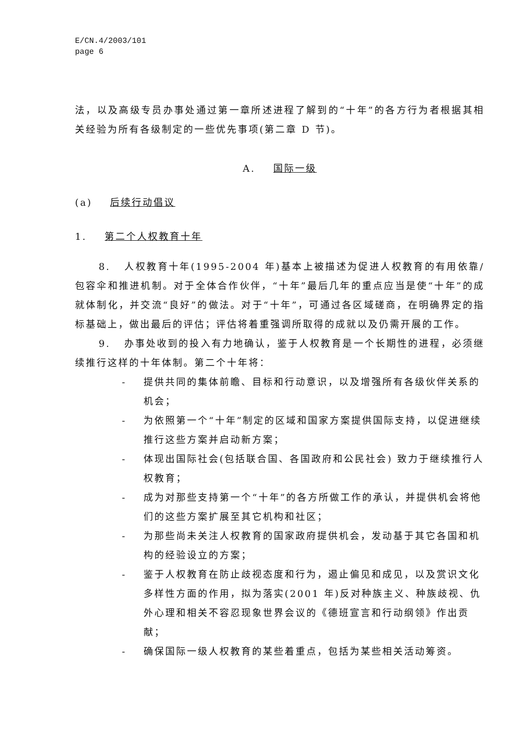E/CN.4/2003/101
page 6
法，以及高级专员办事处通过第一章所述进程了解到的“十年”的各方行为者根据其相关经验为所有各级制定的一些优先事项(第二章 D 节)。
A. 国际一级
(a) 后续行动倡议
1. 第二个人权教育十年
8. 人权教育十年(1995-2004 年)基本上被描述为促进人权教育的有用依靠/包容伞和推进机制。对于全体合作伙伴，“十年”最后几年的重点应当是使“十年”的成就体制化，并交流“良好”的做法。对于“十年”，可通过各区域磋商，在明确界定的指标基础上，做出最后的评估；评估将着重强调所取得的成就以及仍需开展的工作。
9. 办事处收到的投入有力地确认，鉴于人权教育是一个长期性的进程，必须继续推行这样的十年体制。第二个十年将：
- 提供共同的集体前瞻、目标和行动意识，以及增强所有各级伙伴关系的机会；
- 为依照第一个“十年”制定的区域和国家方案提供国际支持，以促进继续推行这些方案并启动新方案；
- 体现出国际社会(包括联合国、各国政府和公民社会) 致力于继续推行人权教育；
- 成为对那些支持第一个“十年”的各方所做工作的承认，并提供机会将他们的这些方案扩展至其它机构和社区；
- 为那些尚未关注人权教育的国家政府提供机会，发动基于其它各国和机构的经验设立的方案；
- 鉴于人权教育在防止歧视态度和行为，遏止偏见和成见，以及赏识文化多样性方面的作用，拟为落实(2001 年)反对种族主义、种族歧视、仇外心理和相关不容忍现象世界会议的《德班宣言和行动纲领》作出贡献；
- 确保国际一级人权教育的某些着重点，包括为某些相关活动筹资。